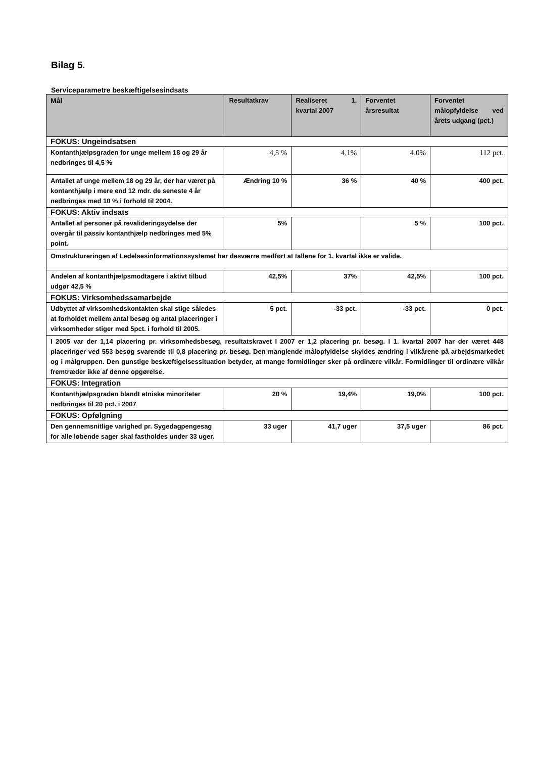Bilag 5.
Serviceparametre beskæftigelsesindsats
| Mål | Resultatkrav | Realiseret 1. kvartal 2007 | Forventet årsresultat | Forventet målopfyldelse ved årets udgang (pct.) |
| --- | --- | --- | --- | --- |
| FOKUS: Ungeindsatsen | | | | |
| Kontanthjælpsgraden for unge mellem 18 og 29 år nedbringes til 4,5 % | 4,5 % | 4,1% | 4,0% | 112 pct. |
| Antallet af unge mellem 18 og 29 år, der har været på kontanthjælp i mere end 12 mdr. de seneste 4 år nedbringes med 10 % i forhold til 2004. | Ændring 10 % | 36 % | 40 % | 400 pct. |
| FOKUS: Aktiv indsats | | | | |
| Antallet af personer på revalideringsydelse der overgår til passiv kontanthjælp nedbringes med 5% point. | 5% | | 5 % | 100 pct. |
| Omstruktureringen af Ledelsesinformationssystemet har desværre medført at tallene for 1. kvartal ikke er valide. | | | | |
| Andelen af kontanthjælpsmodtagere i aktivt tilbud udgør 42,5 % | 42,5% | 37% | 42,5% | 100 pct. |
| FOKUS: Virksomhedssamarbejde | | | | |
| Udbyttet af virksomhedskontakten skal stige således at forholdet mellem antal besøg og antal placeringer i virksomheder stiger med 5pct. i forhold til 2005. | 5 pct. | -33 pct. | -33 pct. | 0 pct. |
| I 2005 var der 1,14 placering pr. virksomhedsbesøg, resultatskravet I 2007 er 1,2 placering pr. besøg. I 1. kvartal 2007 har der været 448 placeringer ved 553 besøg svarende til 0,8 placering pr. besøg. Den manglende målopfyldelse skyldes ændring i vilkårene på arbejdsmarkedet og i målgruppen. Den gunstige beskæftigelsessituation betyder, at mange formidlinger sker på ordinære vilkår. Formidlinger til ordinære vilkår fremtræder ikke af denne opgørelse. | | | | |
| FOKUS: Integration | | | | |
| Kontanthjælpsgraden blandt etniske minoriteter nedbringes til 20 pct. i 2007 | 20 % | 19,4% | 19,0% | 100 pct. |
| FOKUS: Opfølgning | | | | |
| Den gennemsnitlige varighed pr. Sygedagpengesag for alle løbende sager skal fastholdes under 33 uger. | 33 uger | 41,7 uger | 37,5 uger | 86 pct. |